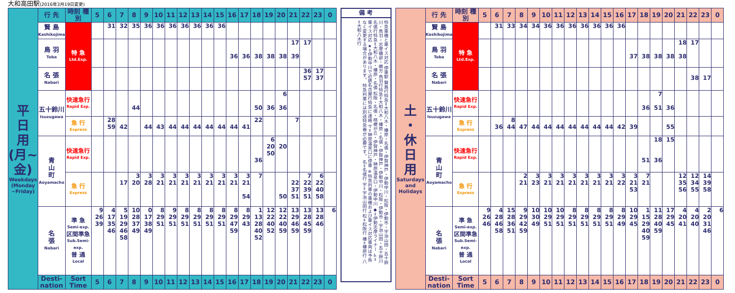大和高田駅(2016年3月19日変更)
| 平 日 用 (月~金) Weekdays (Monday ~Friday) | 行 先 | 時刻 種別 | 5 | 6 | 7 | 8 | 9 | 10 | 11 | 12 | 13 | 14 | 15 | 16 | 17 | 18 | 19 | 20 | 21 | 22 | 23 | 0 |
| | 賢 島 Kashikojima | 特 急 Ltd.Exp. | | 31 | 32 | 35 | 36 | 36 | 36 | 36 | 36 | 36 | 36 | | | | | | | | | |
| | 鳥 羽 Toba | | | | | | | | | | | | | 36 | 36 | 38 | 38 | 38 | 17 39 | 17 | | |
| | 名 張 Nabari | | | | | | | | | | | | | | | | | | | 36 57 | 17 37 | |
| | 五十鈴川 Isuzugawa | 快速急行 Rapid Exp. | | | | 44 | | | | | | | | | | 50 | 36 | 6 36 | | | | |
| | | 急 行 Express | | 28 59 | 42 | | 44 | 43 | 44 | 44 | 44 | 44 | 44 | 44 | 41 | 22 | | | 7 | | | |
| | 青 山 町 Aoyamacho | 快速急行 Rapid Exp. | | | | | | | | | | | | | | 36 | 6 20 50 | 20 | | | | |
| | | 急 行 Express | | | 17 | 3 20 | 3 28 | 3 21 | 3 21 | 3 21 | 3 21 | 3 21 | 3 21 | 3 21 | 3 21 54 | 7 | | 50 | 22 37 51 | 7 22 39 51 | 6 22 40 58 | |
| | 名 張 Nabari | 準 急 Semi-exp. 区間準急 Sub.Semi-exp. 普 通 Local | 9 26 39 | 4 17 35 46 | 5 19 29 46 58 | 10 28 37 49 | 0 17 38 49 | 8 29 51 | 9 29 51 | 8 29 51 | 8 29 51 | 8 29 51 | 8 29 51 | 8 29 47 59 | 8 29 43 | 1 13 28 40 52 | 12 22 40 52 | 12 22 40 59 | 13 29 46 59 | 13 28 45 59 | 13 28 46 | 6 |
| | Desti-nation | Sort Time | 5 | 6 | 7 | 8 | 9 | 10 | 11 | 12 | 13 | 14 | 15 | 16 | 17 | 18 | 19 | 20 | 21 | 22 | 23 | 0 |
備 考
特急車種と車イス対応 停車駅 賢島行特急=大和八木・榛原・名張・伊賀神戸・伊勢中川・松阪・伊勢市・宇治山田・五十鈴川・鳥羽・志摩磯部・鵜方 鳥羽行特急=大和八木・榛原・名張・伊賀神戸・伊勢中川・松阪・伊勢市・宇治山田・五十鈴川 名張行特急=大和八木・榛原・名張 松阪・名張・桔梗が丘・伊賀神戸・榊原温泉口・伊勢中川 ◆=伊勢志摩ライナー ♿=車イス対応 ★=伊勢中川で近鉄名古屋行特急に連絡 サ=榊原温泉口に停車 ※特急列車の車種および車イス対応車両は予告なく変更する場合があります。 特急列車には別途特急券が必要です。 名=名張行 宇=宇治山田行 松=松阪行 榛=榛原行 八=大和八木行
| 土 ・ 休 日 用 Saturdays and Holidays | 行 先 | 時刻 種別 | 5 | 6 | 7 | 8 | 9 | 10 | 11 | 12 | 13 | 14 | 15 | 16 | 17 | 18 | 19 | 20 | 21 | 22 | 23 | 0 |
| | 賢 島 Kashikojima | 特 急 Ltd.Exp. | | 31 | 33 | 34 | 34 | 36 | 36 | 36 | 36 | 36 | 36 | 36 | | | | | | | | |
| | 鳥 羽 Toba | | | | | | | | | | | | | | 37 | 38 | 38 | 38 | 18 38 | 17 | | |
| | 名 張 Nabari | | | | | | | | | | | | | | | | | | | 38 | 17 | |
| | 五十鈴川 Isuzugawa | 快速急行 Rapid Exp. | | | | | | | | | | | | | | 36 | 7 51 | 36 | | | | |
| | | 急 行 Express | | 36 | 8 44 | 47 | 44 | 44 | 44 | 44 | 44 | 44 | 44 | 42 | 39 | | | 55 | | | | |
| | 青 山 町 Aoyamacho | 快速急行 Rapid Exp. | | | | | | | | | | | | | | 51 | 18 36 | 15 | | | | |
| | | 急 行 Express | | | | 2 21 | 3 23 | 3 21 | 3 21 | 3 21 | 3 21 | 3 21 | 3 21 | 3 22 | 3 21 53 | 7 21 | | | 12 35 56 | 12 34 55 | 14 39 58 | |
| | 名 張 Nabari | 準 急 Semi-exp. 区間準急 Sub.Semi-exp. 普 通 Local | 9 26 46 | 4 28 46 58 | 15 28 36 51 | 9 29 42 59 | 10 30 49 | 10 29 51 | 10 29 51 | 8 29 51 | 8 29 51 | 8 29 51 | 8 29 51 | 8 29 49 | 10 29 45 | 1 15 29 40 59 | 11 28 40 59 | 17 29 45 | 4 20 41 | 4 20 40 | 2 20 31 46 | 6 |
| | Desti-nation | Sort Time | 5 | 6 | 7 | 8 | 9 | 10 | 11 | 12 | 13 | 14 | 15 | 16 | 17 | 18 | 19 | 20 | 21 | 22 | 23 | 0 |